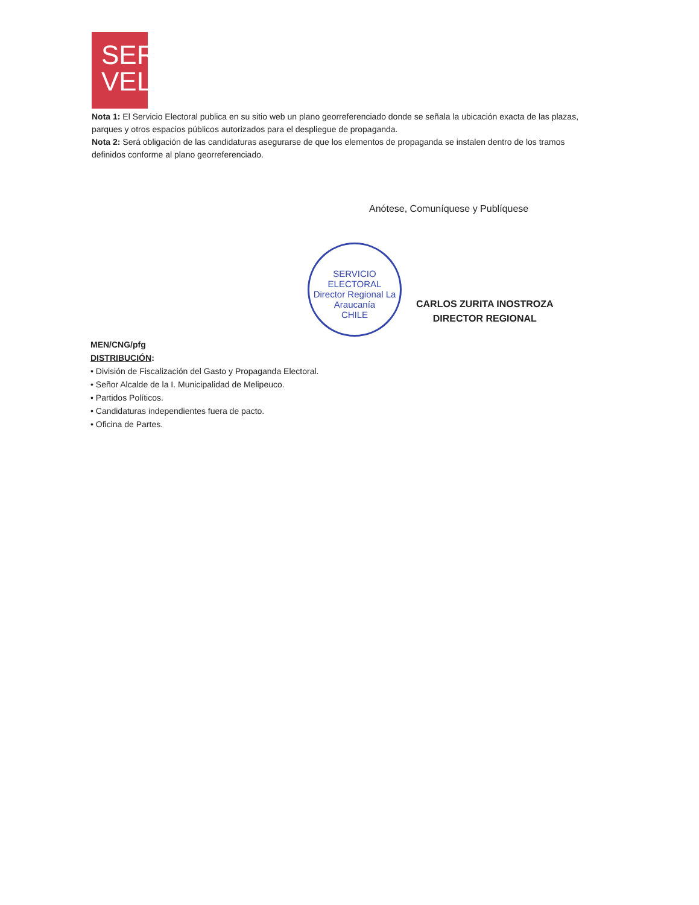SER
VEL
Nota 1: El Servicio Electoral publica en su sitio web un plano georreferenciado donde se señala la ubicación exacta de las plazas, parques y otros espacios públicos autorizados para el despliegue de propaganda.
Nota 2: Será obligación de las candidaturas asegurarse de que los elementos de propaganda se instalen dentro de los tramos definidos conforme al plano georreferenciado.
Anótese, Comuníquese y Publíquese
SERVICIO ELECTORAL
Director Regional La Araucanía
CHILE
CARLOS ZURITA INOSTROZA
DIRECTOR REGIONAL
MEN/CNG/pfg
DISTRIBUCIÓN:
• División de Fiscalización del Gasto y Propaganda Electoral.
• Señor Alcalde de la I. Municipalidad de Melipeuco.
• Partidos Políticos.
• Candidaturas independientes fuera de pacto.
• Oficina de Partes.